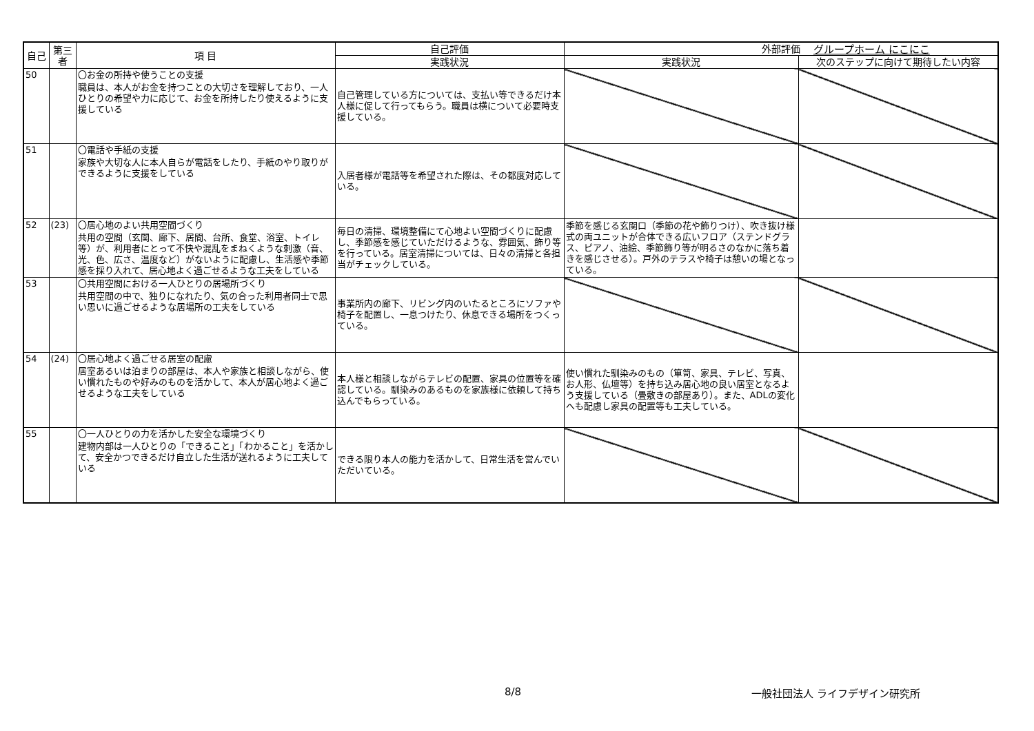グループホーム にこにこ
| 自己 | 第三者 | 項 目 | 自己評価 | 外部評価 | |
| --- | --- | --- | --- | --- | --- |
| | | | 実践状況 | 実践状況 | 次のステップに向けて期待したい内容 |
| 50 | | 〇お金の所持や使うことの支援 職員は、本人がお金を持つことの大切さを理解しており、一人ひとりの希望や力に応じて、お金を所持したり使えるように支援している | 自己管理している方については、支払い等できるだけ本人様に促して行ってもらう。職員は横について必要時支援している。 | | |
| 51 | | 〇電話や手紙の支援 家族や大切な人に本人自らが電話をしたり、手紙のやり取りができるように支援をしている | 入居者様が電話等を希望された際は、その都度対応している。 | | |
| 52 | (23) | 〇居心地のよい共用空間づくり 共用の空間（玄関、廊下、居間、台所、食堂、浴室、トイレ等）が、利用者にとって不快や混乱をまねくような刺激（音、光、色、広さ、温度など）がないように配慮し、生活感や季節感を採り入れて、居心地よく過ごせるような工夫をしている | 毎日の清掃、環境整備にて心地よい空間づくりに配慮し、季節感を感じていただけるような、雰囲気、飾り等を行っている。居室清掃については、日々の清掃と各担当がチェックしている。 | 季節を感じる玄関口（季節の花や飾りつけ）、吹き抜け様式の両ユニットが合体できる広いフロア（ステンドグラス、ピアノ、油絵、季節飾り等が明るさのなかに落ち着きを感じさせる）。戸外のテラスや椅子は憩いの場となっている。 | |
| 53 | | 〇共用空間における一人ひとりの居場所づくり 共用空間の中で、独りになれたり、気の合った利用者同士で思い思いに過ごせるような居場所の工夫をしている | 事業所内の廊下、リビング内のいたるところにソファや椅子を配置し、一息つけたり、休息できる場所をつくっている。 | | |
| 54 | (24) | 〇居心地よく過ごせる居室の配慮 居室あるいは泊まりの部屋は、本人や家族と相談しながら、使い慣れたものや好みのものを活かして、本人が居心地よく過ごせるような工夫をしている | 本人様と相談しながらテレビの配置、家具の位置等を確認している。馴染みのあるものを家族様に依頼して持ち込んでもらっている。 | 使い慣れた馴染みのもの（箪笥、家具、テレビ、写真、お人形、仏壇等）を持ち込み居心地の良い居室となるよう支援している（畳敷きの部屋あり）。また、ADLの変化へも配慮し家具の配置等も工夫している。 | |
| 55 | | 〇一人ひとりの力を活かした安全な環境づくり 建物内部は一人ひとりの「できること」「わかること」を活かして、安全かつできるだけ自立した生活が送れるように工夫している | できる限り本人の能力を活かして、日常生活を営んでいただいている。 | | |
8/8 一般社団法人 ライフデザイン研究所